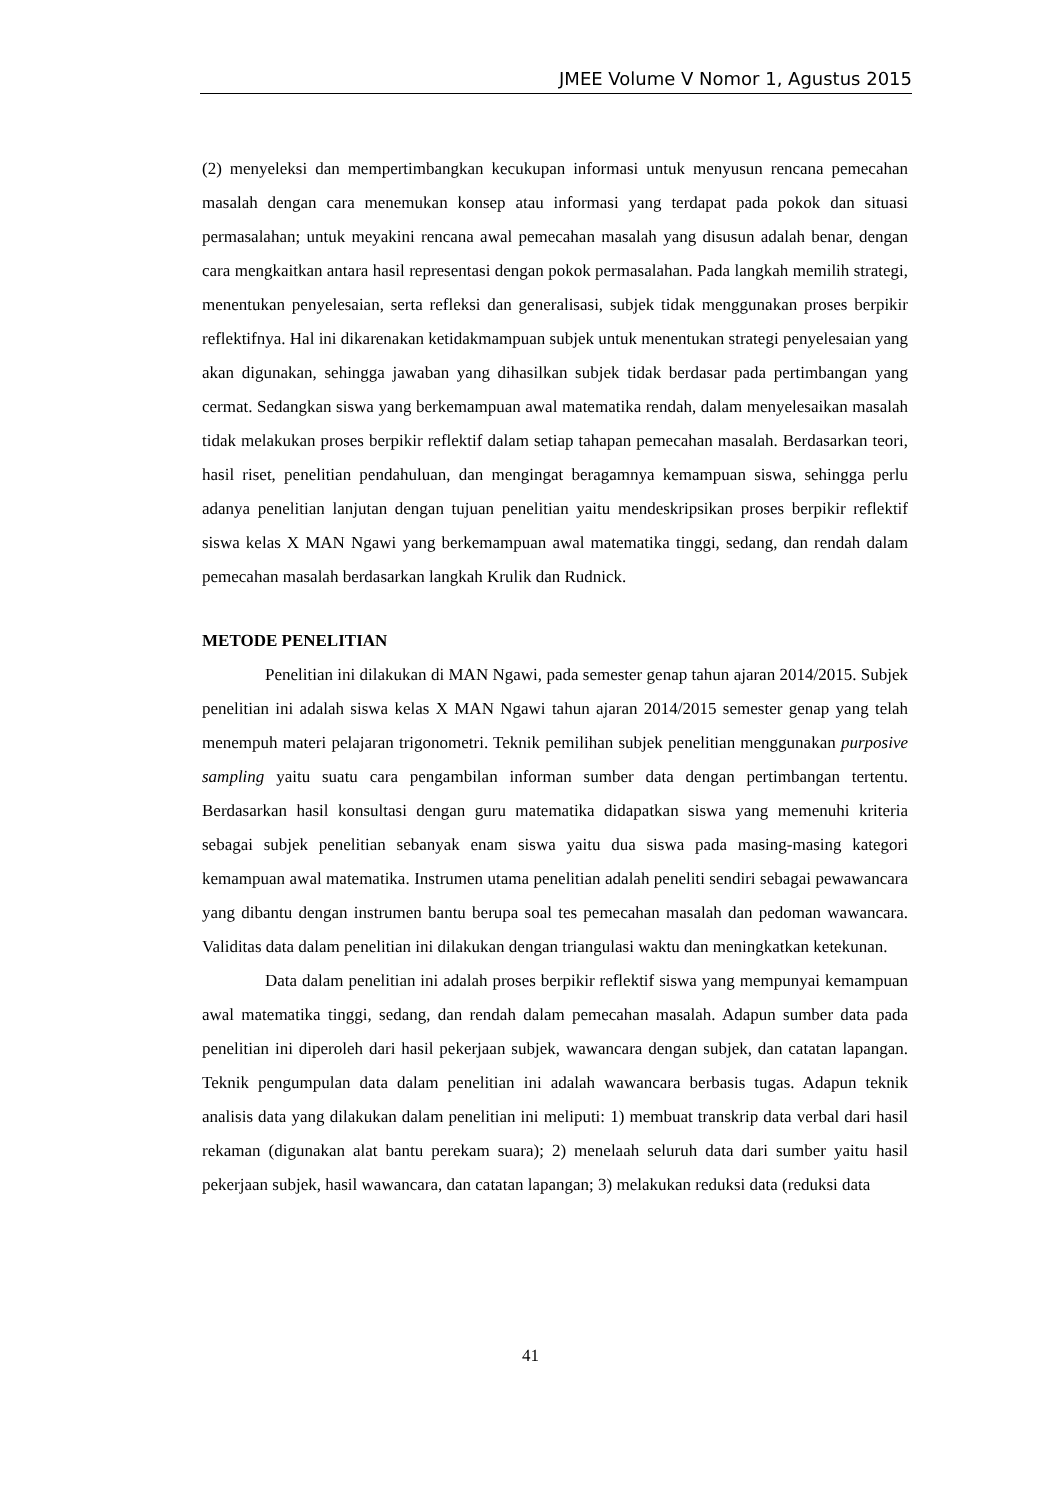JMEE Volume V Nomor 1, Agustus 2015
(2) menyeleksi dan mempertimbangkan kecukupan informasi untuk menyusun rencana pemecahan masalah dengan cara menemukan konsep atau informasi yang terdapat pada pokok dan situasi permasalahan; untuk meyakini rencana awal pemecahan masalah yang disusun adalah benar, dengan cara mengkaitkan antara hasil representasi dengan pokok permasalahan. Pada langkah memilih strategi, menentukan penyelesaian, serta refleksi dan generalisasi, subjek tidak menggunakan proses berpikir reflektifnya. Hal ini dikarenakan ketidakmampuan subjek untuk menentukan strategi penyelesaian yang akan digunakan, sehingga jawaban yang dihasilkan subjek tidak berdasar pada pertimbangan yang cermat. Sedangkan siswa yang berkemampuan awal matematika rendah, dalam menyelesaikan masalah tidak melakukan proses berpikir reflektif dalam setiap tahapan pemecahan masalah. Berdasarkan teori, hasil riset, penelitian pendahuluan, dan mengingat beragamnya kemampuan siswa, sehingga perlu adanya penelitian lanjutan dengan tujuan penelitian yaitu mendeskripsikan proses berpikir reflektif siswa kelas X MAN Ngawi yang berkemampuan awal matematika tinggi, sedang, dan rendah dalam pemecahan masalah berdasarkan langkah Krulik dan Rudnick.
METODE PENELITIAN
Penelitian ini dilakukan di MAN Ngawi, pada semester genap tahun ajaran 2014/2015. Subjek penelitian ini adalah siswa kelas X MAN Ngawi tahun ajaran 2014/2015 semester genap yang telah menempuh materi pelajaran trigonometri. Teknik pemilihan subjek penelitian menggunakan purposive sampling yaitu suatu cara pengambilan informan sumber data dengan pertimbangan tertentu. Berdasarkan hasil konsultasi dengan guru matematika didapatkan siswa yang memenuhi kriteria sebagai subjek penelitian sebanyak enam siswa yaitu dua siswa pada masing-masing kategori kemampuan awal matematika. Instrumen utama penelitian adalah peneliti sendiri sebagai pewawancara yang dibantu dengan instrumen bantu berupa soal tes pemecahan masalah dan pedoman wawancara. Validitas data dalam penelitian ini dilakukan dengan triangulasi waktu dan meningkatkan ketekunan.
Data dalam penelitian ini adalah proses berpikir reflektif siswa yang mempunyai kemampuan awal matematika tinggi, sedang, dan rendah dalam pemecahan masalah. Adapun sumber data pada penelitian ini diperoleh dari hasil pekerjaan subjek, wawancara dengan subjek, dan catatan lapangan. Teknik pengumpulan data dalam penelitian ini adalah wawancara berbasis tugas. Adapun teknik analisis data yang dilakukan dalam penelitian ini meliputi: 1) membuat transkrip data verbal dari hasil rekaman (digunakan alat bantu perekam suara); 2) menelaah seluruh data dari sumber yaitu hasil pekerjaan subjek, hasil wawancara, dan catatan lapangan; 3) melakukan reduksi data (reduksi data
41